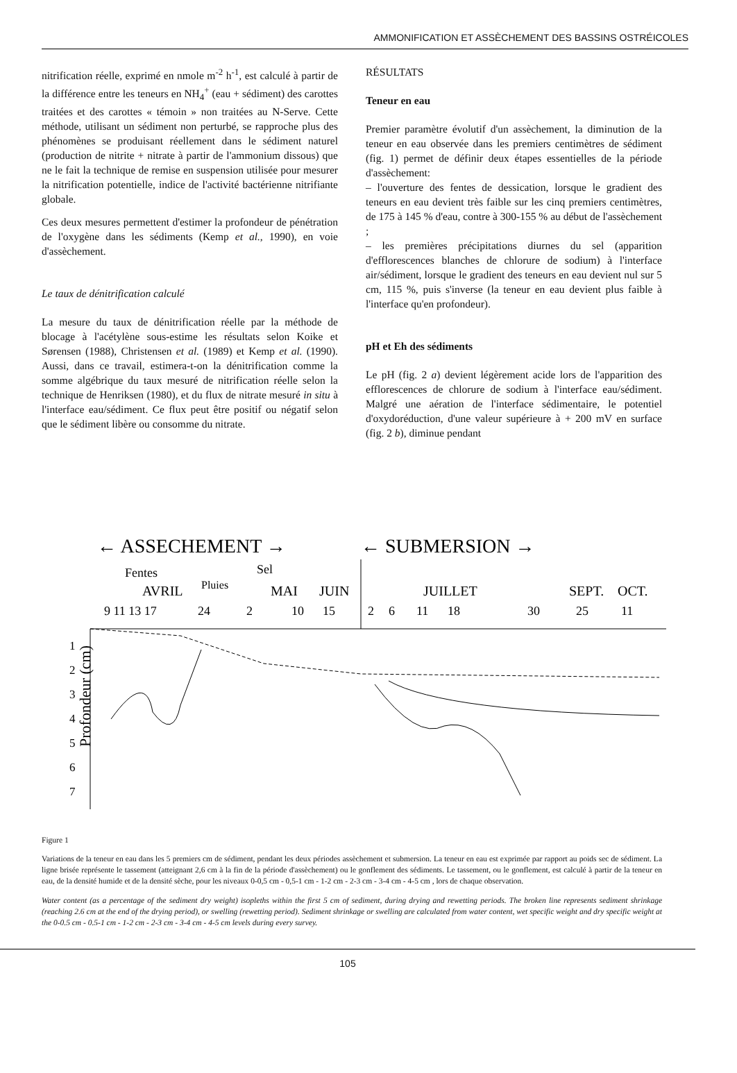AMMONIFICATION ET ASSÈCHEMENT DES BASSINS OSTRÉICOLES
nitrification réelle, exprimé en nmole m<sup>-2</sup> h<sup>-1</sup>, est calculé à partir de la différence entre les teneurs en NH<sub>4</sub><sup>+</sup> (eau + sédiment) des carottes traitées et des carottes « témoin » non traitées au N-Serve. Cette méthode, utilisant un sédiment non perturbé, se rapproche plus des phénomènes se produisant réellement dans le sédiment naturel (production de nitrite + nitrate à partir de l'ammonium dissous) que ne le fait la technique de remise en suspension utilisée pour mesurer la nitrification potentielle, indice de l'activité bactérienne nitrifiante globale.
Ces deux mesures permettent d'estimer la profondeur de pénétration de l'oxygène dans les sédiments (Kemp et al., 1990), en voie d'assèchement.
Le taux de dénitrification calculé
La mesure du taux de dénitrification réelle par la méthode de blocage à l'acétylène sous-estime les résultats selon Koike et Sørensen (1988), Christensen et al. (1989) et Kemp et al. (1990). Aussi, dans ce travail, estimera-t-on la dénitrification comme la somme algébrique du taux mesuré de nitrification réelle selon la technique de Henriksen (1980), et du flux de nitrate mesuré in situ à l'interface eau/sédiment. Ce flux peut être positif ou négatif selon que le sédiment libère ou consomme du nitrate.
RÉSULTATS
Teneur en eau
Premier paramètre évolutif d'un assèchement, la diminution de la teneur en eau observée dans les premiers centimètres de sédiment (fig. 1) permet de définir deux étapes essentielles de la période d'assèchement:
– l'ouverture des fentes de dessication, lorsque le gradient des teneurs en eau devient très faible sur les cinq premiers centimètres, de 175 à 145 % d'eau, contre à 300-155 % au début de l'assèchement ;
– les premières précipitations diurnes du sel (apparition d'efflorescences blanches de chlorure de sodium) à l'interface air/sédiment, lorsque le gradient des teneurs en eau devient nul sur 5 cm, 115 %, puis s'inverse (la teneur en eau devient plus faible à l'interface qu'en profondeur).
pH et Eh des sédiments
Le pH (fig. 2 a) devient légèrement acide lors de l'apparition des efflorescences de chlorure de sodium à l'interface eau/sédiment. Malgré une aération de l'interface sédimentaire, le potentiel d'oxydoréduction, d'une valeur supérieure à + 200 mV en surface (fig. 2 b), diminue pendant
← ASSECHEMENT →
← SUBMERSION →
Fentes
Sel
AVRIL
Pluies
MAI
JUIN
JUILLET
SEPT.
OCT.
9 11 13 17
24
2
10
15
2
6
11
18
30
25
11
1
2
3
4
5
6
7
Profondeur (cm)
Figure 1
Variations de la teneur en eau dans les 5 premiers cm de sédiment, pendant les deux périodes assèchement et submersion. La teneur en eau est exprimée par rapport au poids sec de sédiment. La ligne brisée représente le tassement (atteignant 2,6 cm à la fin de la période d'assèchement) ou le gonflement des sédiments. Le tassement, ou le gonflement, est calculé à partir de la teneur en eau, de la densité humide et de la densité sèche, pour les niveaux 0-0,5 cm - 0,5-1 cm - 1-2 cm - 2-3 cm - 3-4 cm - 4-5 cm , lors de chaque observation.
Water content (as a percentage of the sediment dry weight) isopleths within the first 5 cm of sediment, during drying and rewetting periods. The broken line represents sediment shrinkage (reaching 2.6 cm at the end of the drying period), or swelling (rewetting period). Sediment shrinkage or swelling are calculated from water content, wet specific weight and dry specific weight at the 0-0.5 cm - 0.5-1 cm - 1-2 cm - 2-3 cm - 3-4 cm - 4-5 cm levels during every survey.
105